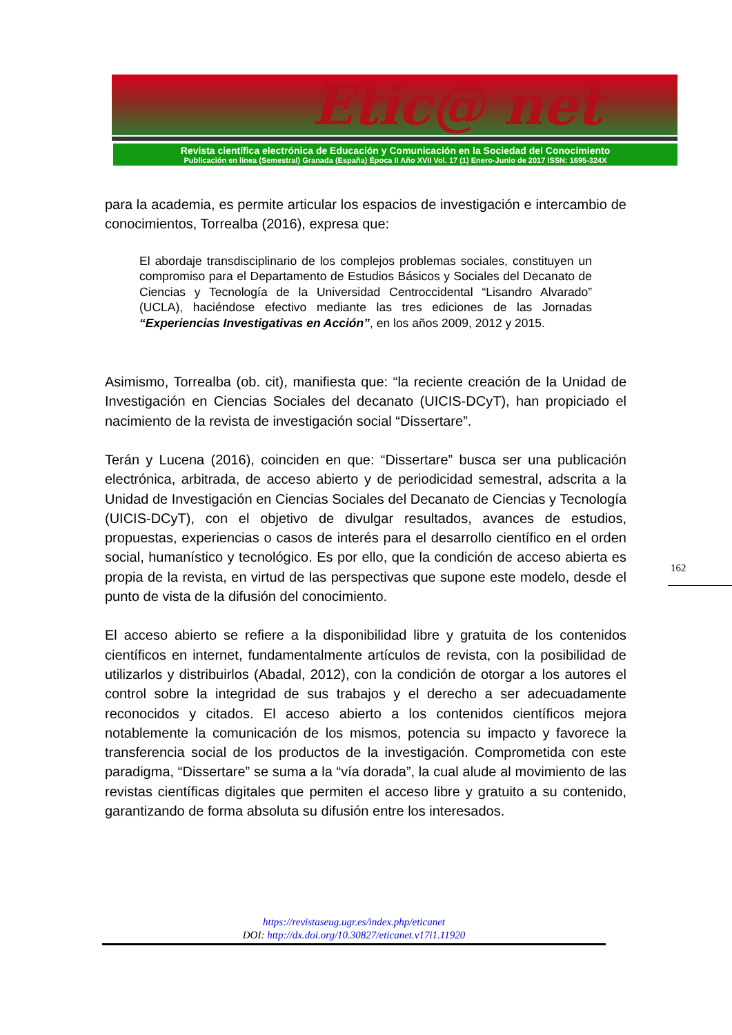Etic@ net
Revista científica electrónica de Educación y Comunicación en la Sociedad del Conocimiento
Publicación en línea (Semestral) Granada (España) Época II Año XVII Vol. 17 (1) Enero-Junio de 2017 ISSN: 1695-324X
para la academia, es permite articular los espacios de investigación e intercambio de conocimientos, Torrealba (2016), expresa que:
El abordaje transdisciplinario de los complejos problemas sociales, constituyen un compromiso para el Departamento de Estudios Básicos y Sociales del Decanato de Ciencias y Tecnología de la Universidad Centroccidental “Lisandro Alvarado” (UCLA), haciéndose efectivo mediante las tres ediciones de las Jornadas “Experiencias Investigativas en Acción”, en los años 2009, 2012 y 2015.
Asimismo, Torrealba (ob. cit), manifiesta que: “la reciente creación de la Unidad de Investigación en Ciencias Sociales del decanato (UICIS-DCyT), han propiciado el nacimiento de la revista de investigación social “Dissertare”.
Terán y Lucena (2016), coinciden en que: “Dissertare” busca ser una publicación electrónica, arbitrada, de acceso abierto y de periodicidad semestral, adscrita a la Unidad de Investigación en Ciencias Sociales del Decanato de Ciencias y Tecnología (UICIS-DCyT), con el objetivo de divulgar resultados, avances de estudios, propuestas, experiencias o casos de interés para el desarrollo científico en el orden social, humanístico y tecnológico. Es por ello, que la condición de acceso abierta es propia de la revista, en virtud de las perspectivas que supone este modelo, desde el punto de vista de la difusión del conocimiento.
El acceso abierto se refiere a la disponibilidad libre y gratuita de los contenidos científicos en internet, fundamentalmente artículos de revista, con la posibilidad de utilizarlos y distribuirlos (Abadal, 2012), con la condición de otorgar a los autores el control sobre la integridad de sus trabajos y el derecho a ser adecuadamente reconocidos y citados. El acceso abierto a los contenidos científicos mejora notablemente la comunicación de los mismos, potencia su impacto y favorece la transferencia social de los productos de la investigación. Comprometida con este paradigma, “Dissertare” se suma a la “vía dorada”, la cual alude al movimiento de las revistas científicas digitales que permiten el acceso libre y gratuito a su contenido, garantizando de forma absoluta su difusión entre los interesados.
162
https://revistaseug.ugr.es/index.php/eticanet
DOI: http://dx.doi.org/10.30827/eticanet.v17i1.11920